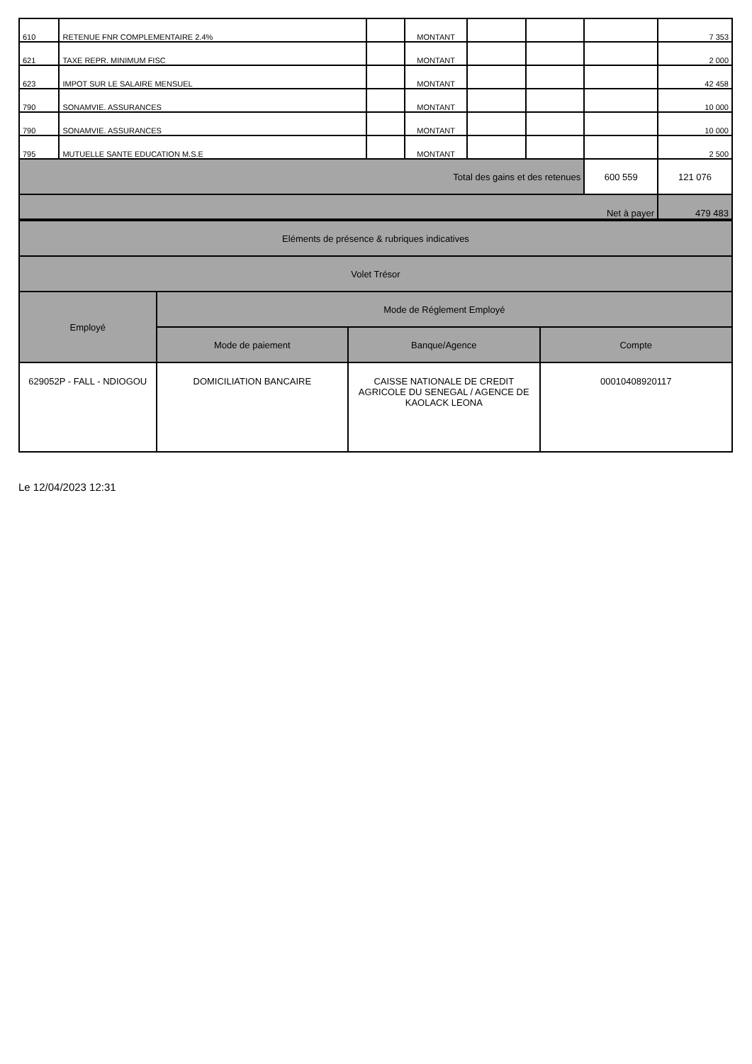| 610 | RETENUE FNR COMPLEMENTAIRE 2.4% | | MONTANT | | | | 7 353 |
| 621 | TAXE REPR. MINIMUM FISC | | MONTANT | | | | 2 000 |
| 623 | IMPOT SUR LE SALAIRE MENSUEL | | MONTANT | | | | 42 458 |
| 790 | SONAMVIE. ASSURANCES | | MONTANT | | | | 10 000 |
| 790 | SONAMVIE. ASSURANCES | | MONTANT | | | | 10 000 |
| 795 | MUTUELLE SANTE EDUCATION M.S.E | | MONTANT | | | | 2 500 |
| Total des gains et des retenues | | | | | | 600 559 | 121 076 |
| Net à payer | | | | | | | 479 483 |
| Eléments de présence & rubriques indicatives | | | |
| Volet Trésor | | | |
| Employé | Mode de Réglement Employé | | |
| | Mode de paiement | Banque/Agence | Compte |
| 629052P - FALL - NDIOGOU | DOMICILIATION BANCAIRE | CAISSE NATIONALE DE CREDIT AGRICOLE DU SENEGAL / AGENCE DE KAOLACK LEONA | 00010408920117 |
Le 12/04/2023 12:31